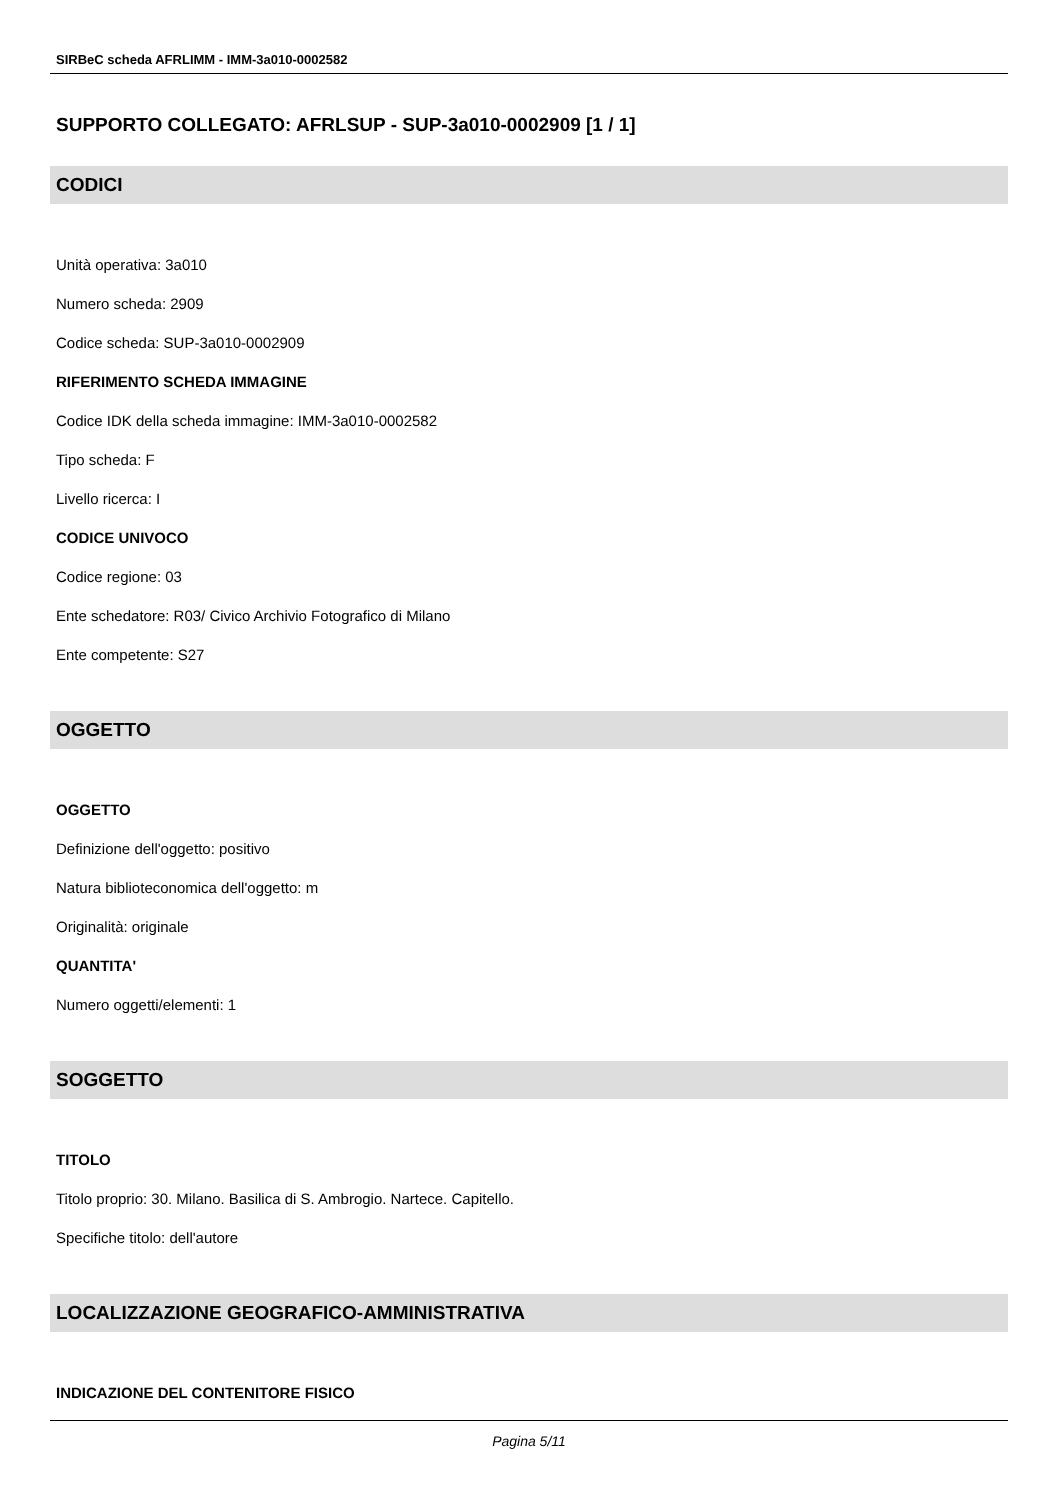SIRBeC scheda AFRLIMM - IMM-3a010-0002582
SUPPORTO COLLEGATO: AFRLSUP - SUP-3a010-0002909 [1 / 1]
CODICI
Unità operativa: 3a010
Numero scheda: 2909
Codice scheda: SUP-3a010-0002909
RIFERIMENTO SCHEDA IMMAGINE
Codice IDK della scheda immagine: IMM-3a010-0002582
Tipo scheda: F
Livello ricerca: I
CODICE UNIVOCO
Codice regione: 03
Ente schedatore: R03/ Civico Archivio Fotografico di Milano
Ente competente: S27
OGGETTO
OGGETTO
Definizione dell'oggetto: positivo
Natura biblioteconomica dell'oggetto: m
Originalità: originale
QUANTITA'
Numero oggetti/elementi: 1
SOGGETTO
TITOLO
Titolo proprio: 30. Milano. Basilica di S. Ambrogio. Nartece. Capitello.
Specifiche titolo: dell'autore
LOCALIZZAZIONE GEOGRAFICO-AMMINISTRATIVA
INDICAZIONE DEL CONTENITORE FISICO
Pagina 5/11